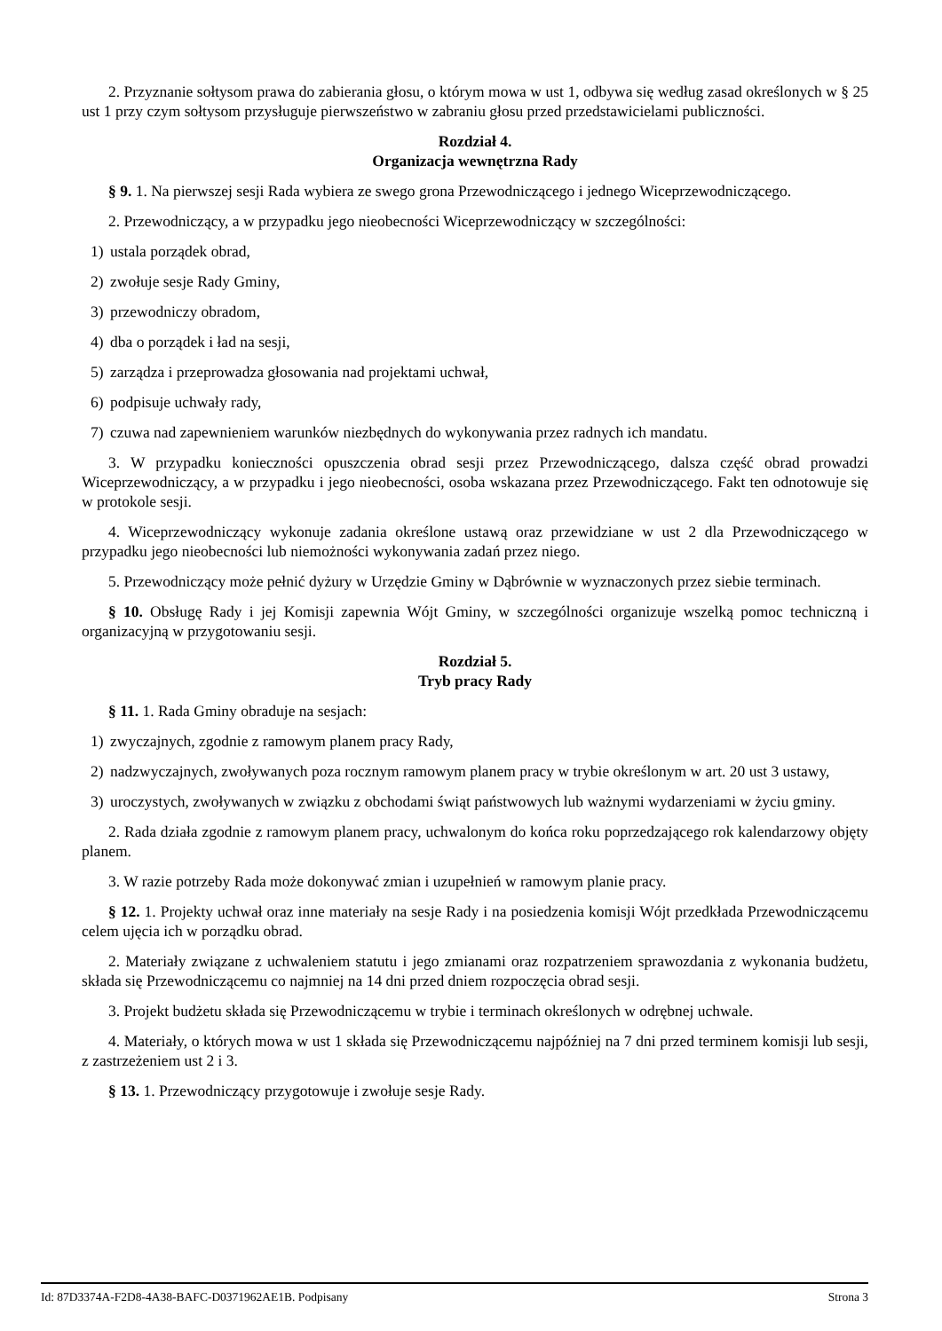2. Przyznanie sołtysom prawa do zabierania głosu, o którym mowa w ust 1, odbywa się według zasad określonych w § 25 ust 1 przy czym sołtysom przysługuje pierwszeństwo w zabraniu głosu przed przedstawicielami publiczności.
Rozdział 4.
Organizacja wewnętrzna Rady
§ 9. 1. Na pierwszej sesji Rada wybiera ze swego grona Przewodniczącego i jednego Wiceprzewodniczącego.
2. Przewodniczący, a w przypadku jego nieobecności Wiceprzewodniczący w szczególności:
1) ustala porządek obrad,
2) zwołuje sesje Rady Gminy,
3) przewodniczy obradom,
4) dba o porządek i ład na sesji,
5) zarządza i przeprowadza głosowania nad projektami uchwał,
6) podpisuje uchwały rady,
7) czuwa nad zapewnieniem warunków niezbędnych do wykonywania przez radnych ich mandatu.
3. W przypadku konieczności opuszczenia obrad sesji przez Przewodniczącego, dalsza część obrad prowadzi Wiceprzewodniczący, a w przypadku i jego nieobecności, osoba wskazana przez Przewodniczącego. Fakt ten odnotowuje się w protokole sesji.
4. Wiceprzewodniczący wykonuje zadania określone ustawą oraz przewidziane w ust 2 dla Przewodniczącego w przypadku jego nieobecności lub niemożności wykonywania zadań przez niego.
5. Przewodniczący może pełnić dyżury w Urzędzie Gminy w Dąbrównie w wyznaczonych przez siebie terminach.
§ 10. Obsługę Rady i jej Komisji zapewnia Wójt Gminy, w szczególności organizuje wszelką pomoc techniczną i organizacyjną w przygotowaniu sesji.
Rozdział 5.
Tryb pracy Rady
§ 11. 1. Rada Gminy obraduje na sesjach:
1) zwyczajnych, zgodnie z ramowym planem pracy Rady,
2) nadzwyczajnych, zwoływanych poza rocznym ramowym planem pracy w trybie określonym w art. 20 ust 3 ustawy,
3) uroczystych, zwoływanych w związku z obchodami świąt państwowych lub ważnymi wydarzeniami w życiu gminy.
2. Rada działa zgodnie z ramowym planem pracy, uchwalonym do końca roku poprzedzającego rok kalendarzowy objęty planem.
3. W razie potrzeby Rada może dokonywać zmian i uzupełnień w ramowym planie pracy.
§ 12. 1. Projekty uchwał oraz inne materiały na sesje Rady i na posiedzenia komisji Wójt przedkłada Przewodniczącemu celem ujęcia ich w porządku obrad.
2. Materiały związane z uchwaleniem statutu i jego zmianami oraz rozpatrzeniem sprawozdania z wykonania budżetu, składa się Przewodniczącemu co najmniej na 14 dni przed dniem rozpoczęcia obrad sesji.
3. Projekt budżetu składa się Przewodniczącemu w trybie i terminach określonych w odrębnej uchwale.
4. Materiały, o których mowa w ust 1 składa się Przewodniczącemu najpóźniej na 7 dni przed terminem komisji lub sesji, z zastrzeżeniem ust 2 i 3.
§ 13. 1. Przewodniczący przygotowuje i zwołuje sesje Rady.
Id: 87D3374A-F2D8-4A38-BAFC-D0371962AE1B. Podpisany Strona 3